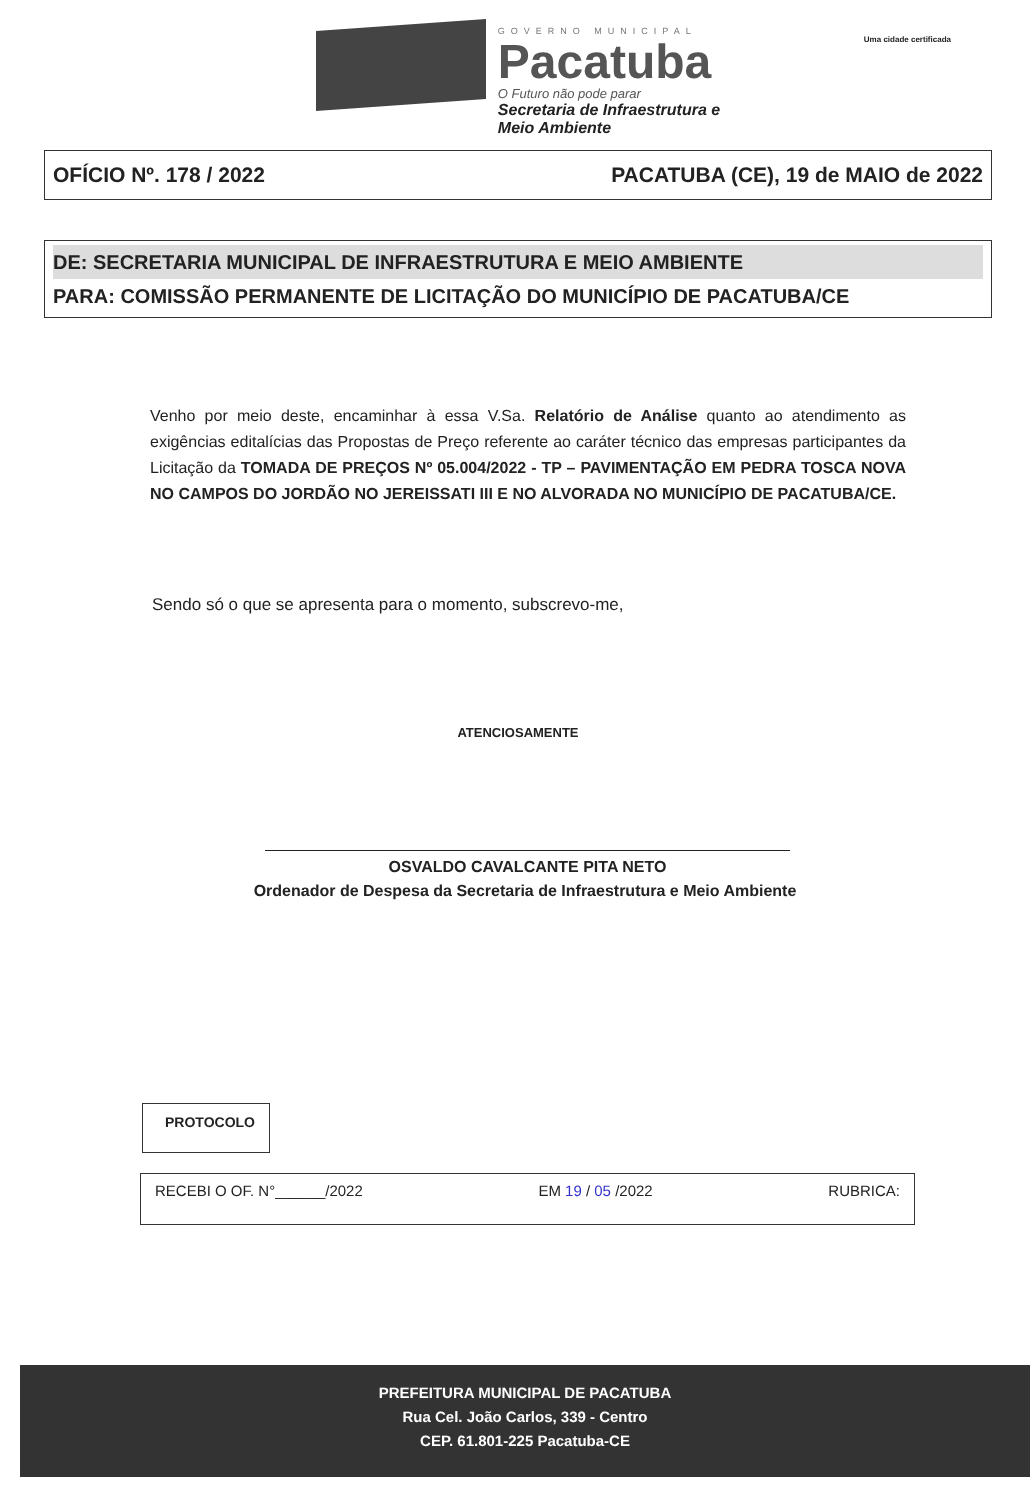GOVERNO MUNICIPAL
Pacatuba
O Futuro não pode parar
Secretaria de Infraestrutura e
Meio Ambiente
Uma cidade certificada
OFÍCIO Nº. 178 / 2022 PACATUBA (CE), 19 de MAIO de 2022
DE: SECRETARIA MUNICIPAL DE INFRAESTRUTURA E MEIO AMBIENTE
PARA: COMISSÃO PERMANENTE DE LICITAÇÃO DO MUNICÍPIO DE PACATUBA/CE
Venho por meio deste, encaminhar à essa V.Sa. Relatório de Análise quanto ao atendimento as exigências editalícias das Propostas de Preço referente ao caráter técnico das empresas participantes da Licitação da TOMADA DE PREÇOS Nº 05.004/2022 - TP – PAVIMENTAÇÃO EM PEDRA TOSCA NOVA NO CAMPOS DO JORDÃO NO JEREISSATI III E NO ALVORADA NO MUNICÍPIO DE PACATUBA/CE.
Sendo só o que se apresenta para o momento, subscrevo-me,
ATENCIOSAMENTE
OSVALDO CAVALCANTE PITA NETO
Ordenador de Despesa da Secretaria de Infraestrutura e Meio Ambiente
PROTOCOLO
RECEBI O OF. N°______/2022 EM 19 / 05 /2022 RUBRICA:
PREFEITURA MUNICIPAL DE PACATUBA
Rua Cel. João Carlos, 339 - Centro
CEP. 61.801-225 Pacatuba-CE